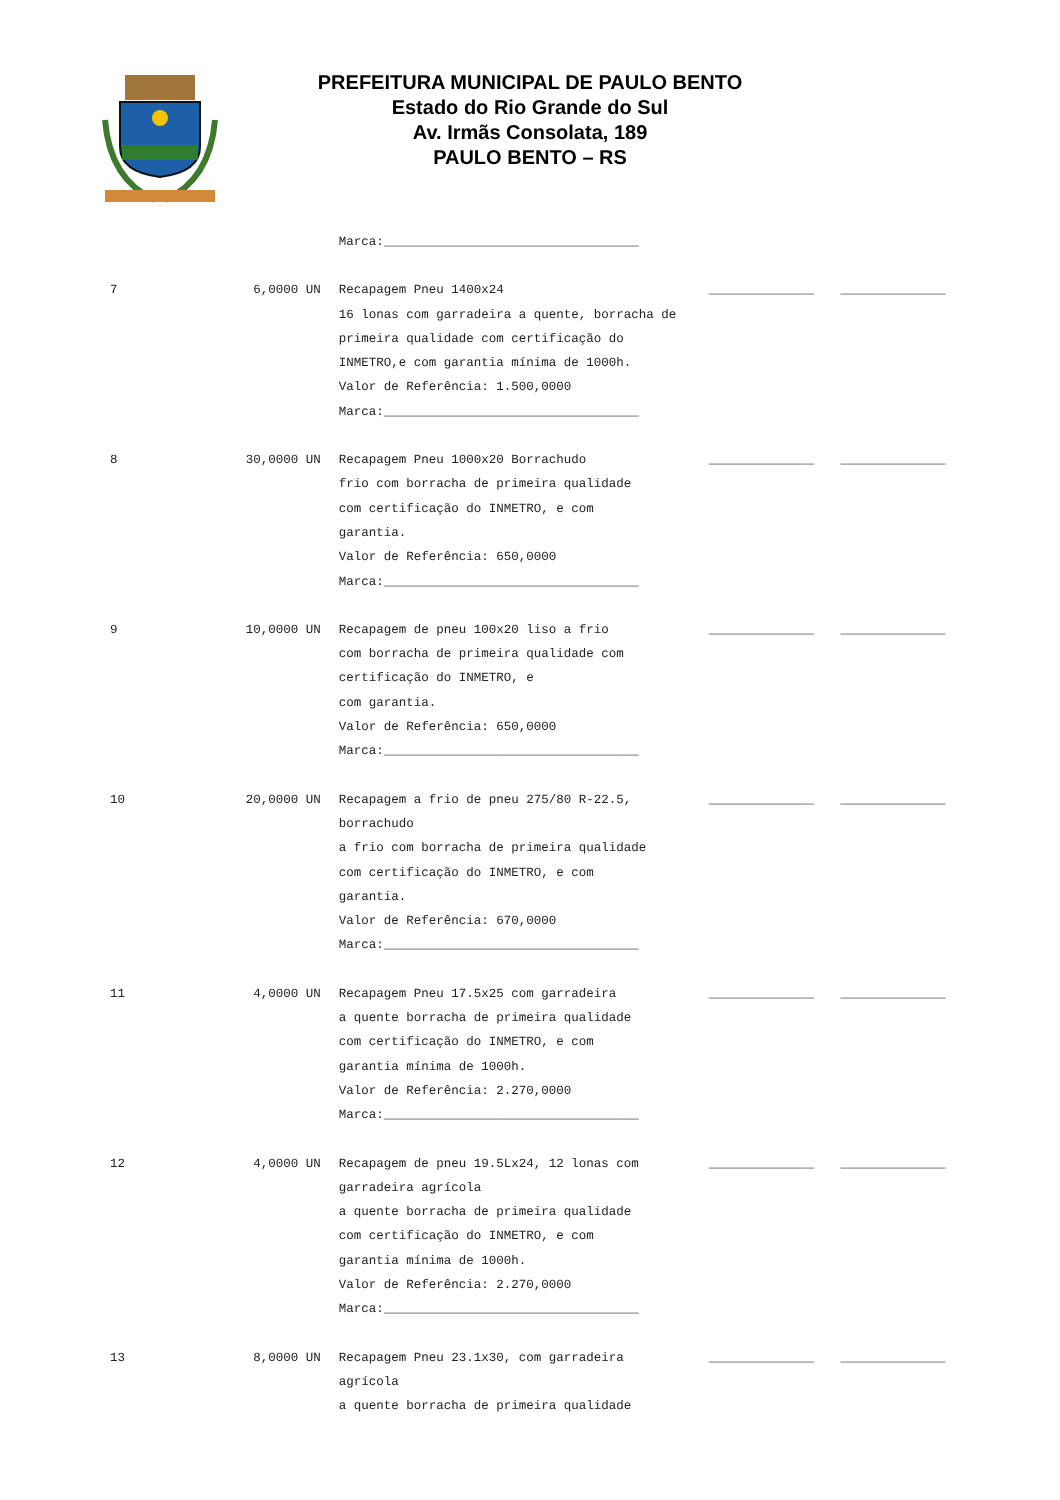PREFEITURA MUNICIPAL DE PAULO BENTO
Estado do Rio Grande do Sul
Av. Irmãs Consolata, 189
PAULO BENTO – RS
| | | Marca:__________________________________ | | |
| 7 | 6,0000 UN | Recapagem Pneu 1400x24 16 lonas com garradeira a quente, borracha de primeira qualidade com certificação do INMETRO,e com garantia mínima de 1000h. Valor de Referência: 1.500,0000 Marca:__________________________________ | ______________ | ______________ |
| 8 | 30,0000 UN | Recapagem Pneu 1000x20 Borrachudo frio com borracha de primeira qualidade com certificação do INMETRO, e com garantia. Valor de Referência: 650,0000 Marca:__________________________________ | ______________ | ______________ |
| 9 | 10,0000 UN | Recapagem de pneu 100x20 liso a frio com borracha de primeira qualidade com certificação do INMETRO, e com garantia. Valor de Referência: 650,0000 Marca:__________________________________ | ______________ | ______________ |
| 10 | 20,0000 UN | Recapagem a frio de pneu 275/80 R-22.5, borrachudo a frio com borracha de primeira qualidade com certificação do INMETRO, e com garantia. Valor de Referência: 670,0000 Marca:__________________________________ | ______________ | ______________ |
| 11 | 4,0000 UN | Recapagem Pneu 17.5x25 com garradeira a quente borracha de primeira qualidade com certificação do INMETRO, e com garantia mínima de 1000h. Valor de Referência: 2.270,0000 Marca:__________________________________ | ______________ | ______________ |
| 12 | 4,0000 UN | Recapagem de pneu 19.5Lx24, 12 lonas com garradeira agrícola a quente borracha de primeira qualidade com certificação do INMETRO, e com garantia mínima de 1000h. Valor de Referência: 2.270,0000 Marca:__________________________________ | ______________ | ______________ |
| 13 | 8,0000 UN | Recapagem Pneu 23.1x30, com garradeira agrícola a quente borracha de primeira qualidade | ______________ | ______________ |